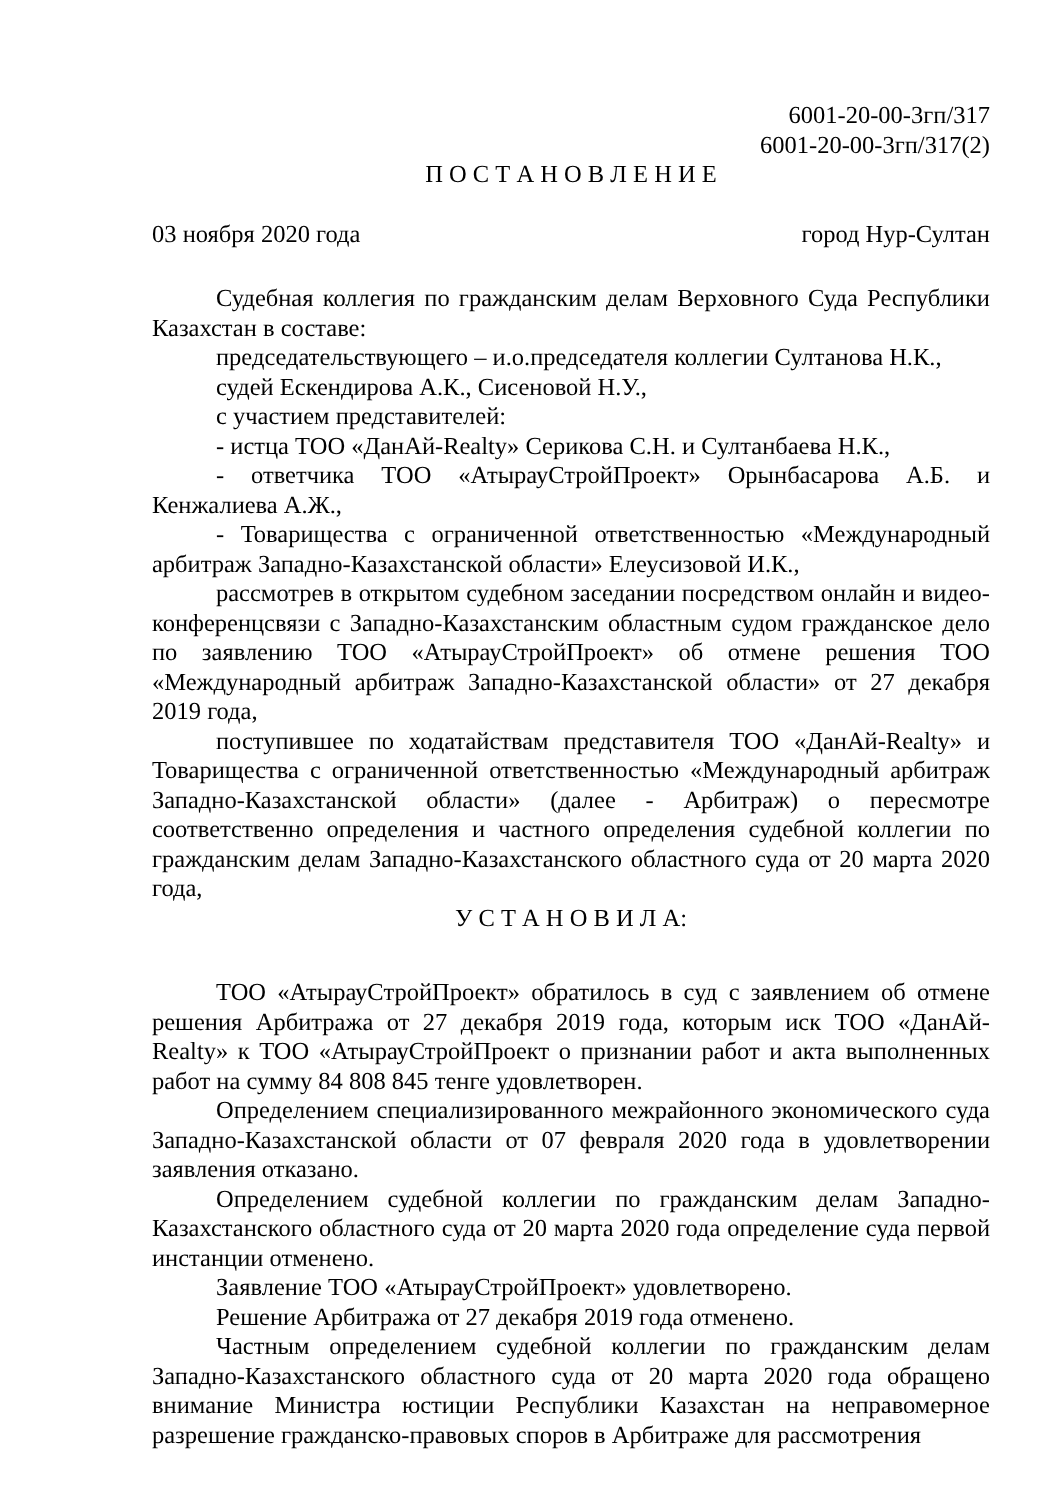6001-20-00-3гп/317
6001-20-00-3гп/317(2)
П О С Т А Н О В Л Е Н И Е
03 ноября 2020 года город Нур-Султан
Судебная коллегия по гражданским делам Верховного Суда Республики Казахстан в составе:
председательствующего – и.о.председателя коллегии Султанова Н.К.,
судей Ескендирова А.К., Сисеновой Н.У.,
с участием представителей:
- истца ТОО «ДанАй-Realty» Серикова С.Н. и Султанбаева Н.К.,
- ответчика ТОО «АтырауСтройПроект» Орынбасарова А.Б. и Кенжалиева А.Ж.,
- Товарищества с ограниченной ответственностью «Международный арбитраж Западно-Казахстанской области» Елеусизовой И.К.,
рассмотрев в открытом судебном заседании посредством онлайн и видео-конференцсвязи с Западно-Казахстанским областным судом гражданское дело по заявлению ТОО «АтырауСтройПроект» об отмене решения ТОО «Международный арбитраж Западно-Казахстанской области» от 27 декабря 2019 года,
поступившее по ходатайствам представителя ТОО «ДанАй-Realty» и Товарищества с ограниченной ответственностью «Международный арбитраж Западно-Казахстанской области» (далее - Арбитраж) о пересмотре соответственно определения и частного определения судебной коллегии по гражданским делам Западно-Казахстанского областного суда от 20 марта 2020 года,
У С Т А Н О В И Л А:
ТОО «АтырауСтройПроект» обратилось в суд с заявлением об отмене решения Арбитража от 27 декабря 2019 года, которым иск ТОО «ДанАй-Realty» к ТОО «АтырауСтройПроект о признании работ и акта выполненных работ на сумму 84 808 845 тенге удовлетворен.
Определением специализированного межрайонного экономического суда Западно-Казахстанской области от 07 февраля 2020 года в удовлетворении заявления отказано.
Определением судебной коллегии по гражданским делам Западно-Казахстанского областного суда от 20 марта 2020 года определение суда первой инстанции отменено.
Заявление ТОО «АтырауСтройПроект» удовлетворено.
Решение Арбитража от 27 декабря 2019 года отменено.
Частным определением судебной коллегии по гражданским делам Западно-Казахстанского областного суда от 20 марта 2020 года обращено внимание Министра юстиции Республики Казахстан на неправомерное разрешение гражданско-правовых споров в Арбитраже для рассмотрения